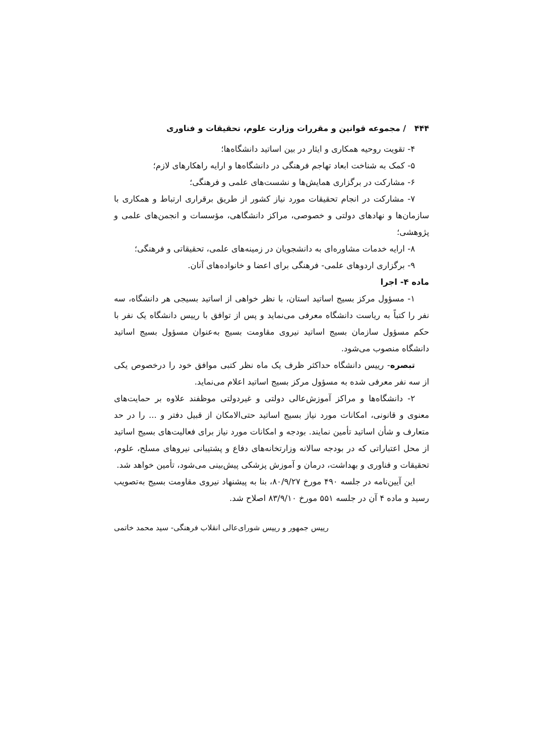۴۴۴ / مجموعه قوانین و مقررات وزارت علوم، تحقیقات و فناوری
۴- تقویت روحیه همکاری و ایثار در بین اساتید دانشگاه‌ها؛
۵- کمک به شناخت ابعاد تهاجم فرهنگی در دانشگاه‌ها و ارایه راهکارهای لازم؛
۶- مشارکت در برگزاری همایش‌ها و نشست‌های علمی و فرهنگی؛
۷- مشارکت در انجام تحقیقات مورد نیاز کشور از طریق برقراری ارتباط و همکاری با سازمان‌ها و نهادهای دولتی و خصوصی، مراکز دانشگاهی، مؤسسات و انجمن‌های علمی و پژوهشی؛
۸- ارایه خدمات مشاوره‌ای به دانشجویان در زمینه‌های علمی، تحقیقاتی و فرهنگی؛
۹- برگزاری اردوهای علمی- فرهنگی برای اعضا و خانواده‌های آنان.
ماده ۴- اجرا
۱- مسؤول مرکز بسیج اساتید استان، با نظر خواهی از اساتید بسیجی هر دانشگاه، سه نفر را کتباً به ریاست دانشگاه معرفی می‌نماید و پس از توافق با رییس دانشگاه یک نفر با حکم مسؤول سازمان بسیج اساتید نیروی مقاومت بسیج به‌عنوان مسؤول بسیج اساتید دانشگاه منصوب می‌شود.
تبصره- رییس دانشگاه حداکثر ظرف یک ماه نظر کتبی موافق خود را درخصوص یکی از سه نفر معرفی شده به مسؤول مرکز بسیج اساتید اعلام می‌نماید.
۲- دانشگاه‌ها و مراکز آموزش‌عالی دولتی و غیردولتی موظفند علاوه بر حمایت‌های معنوی و قانونی، امکانات مورد نیاز بسیج اساتید حتی‌الامکان از قبیل دفتر و ... را در حد متعارف و شأن اساتید تأمین نمایند. بودجه و امکانات مورد نیاز برای فعالیت‌های بسیج اساتید از محل اعتباراتی که در بودجه سالانه وزارتخانه‌های دفاع و پشتیبانی نیروهای مسلح، علوم، تحقیقات و فناوری و بهداشت، درمان و آموزش پزشکی پیش‌بینی می‌شود، تأمین خواهد شد.
این آیین‌نامه در جلسه ۴۹۰ مورخ ۸۰/۹/۲۷، بنا به پیشنهاد نیروی مقاومت بسیج به‌تصویب رسید و ماده ۴ آن در جلسه ۵۵۱ مورخ ۸۳/۹/۱۰ اصلاح شد.
رییس جمهور و رییس شورای‌عالی انقلاب فرهنگی- سید محمد خاتمی